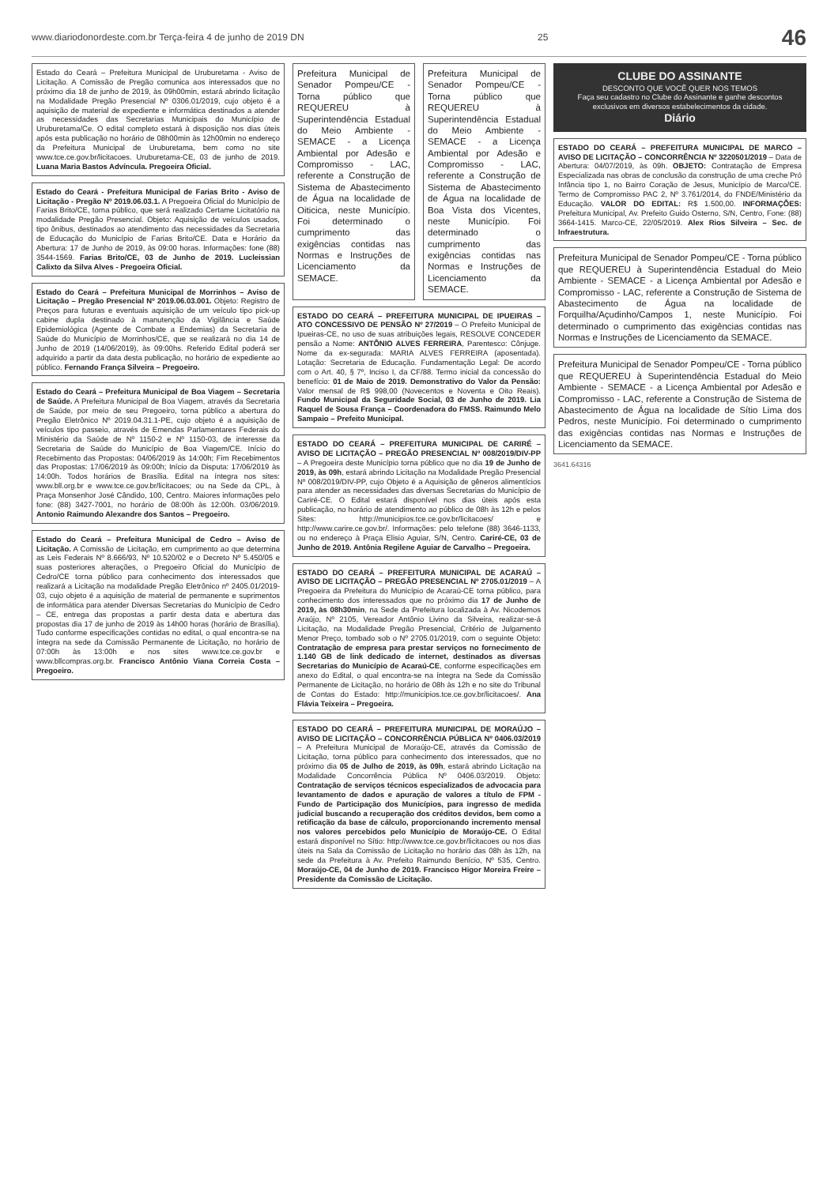www.diariodonordeste.com.br Terça-feira 4 de junho de 2019 DN 25 46
Estado do Ceará – Prefeitura Municipal de Uruburetama - Aviso de Licitação. A Comissão de Pregão comunica aos interessados que no próximo dia 18 de junho de 2019, às 09h00min, estará abrindo licitação na Modalidade Pregão Presencial Nº 0306.01/2019, cujo objeto é a aquisição de material de expediente e informática destinados a atender as necessidades das Secretarias Municipais do Município de Uruburetama/Ce. O edital completo estará à disposição nos dias úteis após esta publicação no horário de 08h00min às 12h00min no endereço da Prefeitura Municipal de Uruburetama, bem como no site www.tce.ce.gov.br/licitacoes. Uruburetama-CE, 03 de junho de 2019. Luana Maria Bastos Advíncula. Pregoeira Oficial.
Estado do Ceará - Prefeitura Municipal de Farias Brito - Aviso de Licitação - Pregão Nº 2019.06.03.1. A Pregoeira Oficial do Município de Farias Brito/CE, torna público, que será realizado Certame Licitatório na modalidade Pregão Presencial. Objeto: Aquisição de veículos usados, tipo ônibus, destinados ao atendimento das necessidades da Secretaria de Educação do Município de Farias Brito/CE. Data e Horário da Abertura: 17 de Junho de 2019, às 09:00 horas. Informações: fone (88) 3544-1569. Farias Brito/CE, 03 de Junho de 2019. Lucleissian Calixto da Silva Alves - Pregoeira Oficial.
Estado do Ceará – Prefeitura Municipal de Morrinhos – Aviso de Licitação – Pregão Presencial Nº 2019.06.03.001. Objeto: Registro de Preços para futuras e eventuais aquisição de um veículo tipo pick-up cabine dupla destinado à manutenção da Vigilância e Saúde Epidemiológica (Agente de Combate a Endemias) da Secretaria de Saúde do Município de Morrinhos/CE, que se realizará no dia 14 de Junho de 2019 (14/06/2019), às 09:00hs. Referido Edital poderá ser adquirido a partir da data desta publicação, no horário de expediente ao público. Fernando França Silveira – Pregoeiro.
Estado do Ceará – Prefeitura Municipal de Boa Viagem – Secretaria de Saúde. A Prefeitura Municipal de Boa Viagem, através da Secretaria de Saúde, por meio de seu Pregoeiro, torna público a abertura do Pregão Eletrônico Nº 2019.04.31.1-PE, cujo objeto é a aquisição de veículos tipo passeio, através de Emendas Parlamentares Federais do Ministério da Saúde de Nº 1150-2 e Nº 1150-03, de interesse da Secretaria de Saúde do Município de Boa Viagem/CE. Início do Recebimento das Propostas: 04/06/2019 às 14:00h; Fim Recebimentos das Propostas: 17/06/2019 às 09:00h; Início da Disputa: 17/06/2019 às 14:00h. Todos horários de Brasília. Edital na íntegra nos sites: www.bll.org.br e www.tce.ce.gov.br/licitacoes; ou na Sede da CPL, à Praça Monsenhor José Cândido, 100, Centro. Maiores informações pelo fone: (88) 3427-7001, no horário de 08:00h às 12:00h. 03/06/2019. Antonio Raimundo Alexandre dos Santos – Pregoeiro.
Estado do Ceará – Prefeitura Municipal de Cedro – Aviso de Licitação. A Comissão de Licitação, em cumprimento ao que determina as Leis Federais Nº 8.666/93, Nº 10.520/02 e o Decreto Nº 5.450/05 e suas posteriores alterações, o Pregoeiro Oficial do Município de Cedro/CE torna público para conhecimento dos interessados que realizará a Licitação na modalidade Pregão Eletrônico nº 2405.01/2019-03, cujo objeto é a aquisição de material de permanente e suprimentos de informática para atender Diversas Secretarias do Município de Cedro – CE, entrega das propostas a partir desta data e abertura das propostas dia 17 de junho de 2019 às 14h00 horas (horário de Brasília). Tudo conforme especificações contidas no edital, o qual encontra-se na íntegra na sede da Comissão Permanente de Licitação, no horário de 07:00h às 13:00h e nos sites www.tce.ce.gov.br e www.bllcompras.org.br. Francisco Antônio Viana Correia Costa – Pregoeiro.
Prefeitura Municipal de Senador Pompeu/CE - Torna público que REQUEREU à Superintendência Estadual do Meio Ambiente - SEMACE - a Licença Ambiental por Adesão e Compromisso - LAC, referente a Construção de Sistema de Abastecimento de Água na localidade de Oiticica, neste Município. Foi determinado o cumprimento das exigências contidas nas Normas e Instruções de Licenciamento da SEMACE.
Prefeitura Municipal de Senador Pompeu/CE - Torna público que REQUEREU à Superintendência Estadual do Meio Ambiente - SEMACE - a Licença Ambiental por Adesão e Compromisso - LAC, referente a Construção de Sistema de Abastecimento de Água na localidade de Boa Vista dos Vicentes, neste Município. Foi determinado o cumprimento das exigências contidas nas Normas e Instruções de Licenciamento da SEMACE.
ESTADO DO CEARÁ – PREFEITURA MUNICIPAL DE IPUEIRAS – ATO CONCESSIVO DE PENSÃO Nº 27/2019 – O Prefeito Municipal de Ipueiras-CE, no uso de suas atribuições legais, RESOLVE CONCEDER pensão a Nome: ANTÔNIO ALVES FERREIRA, Parentesco: Cônjuge. Nome da ex-segurada: MARIA ALVES FERREIRA (aposentada). Lotação: Secretaria de Educação. Fundamentação Legal: De acordo com o Art. 40, § 7º, Inciso I, da CF/88. Termo inicial da concessão do benefício: 01 de Maio de 2019. Demonstrativo do Valor da Pensão: Valor mensal de R$ 998,00 (Novecentos e Noventa e Oito Reais). Fundo Municipal da Seguridade Social, 03 de Junho de 2019. Lia Raquel de Sousa França – Coordenadora do FMSS. Raimundo Melo Sampaio – Prefeito Municipal.
ESTADO DO CEARÁ – PREFEITURA MUNICIPAL DE CARIRÉ – AVISO DE LICITAÇÃO – PREGÃO PRESENCIAL Nº 008/2019/DIV-PP – A Pregoeira deste Município torna público que no dia 19 de Junho de 2019, às 09h, estará abrindo Licitação na Modalidade Pregão Presencial Nº 008/2019/DIV-PP, cujo Objeto é a Aquisição de gêneros alimentícios para atender as necessidades das diversas Secretarias do Município de Cariré-CE. O Edital estará disponível nos dias úteis após esta publicação, no horário de atendimento ao público de 08h às 12h e pelos Sites: http://municipios.tce.ce.gov.br/licitacoes/ e http://www.carire.ce.gov.br/. Informações: pelo telefone (88) 3646-1133, ou no endereço à Praça Elisio Aguiar, S/N, Centro. Cariré-CE, 03 de Junho de 2019. Antônia Regilene Aguiar de Carvalho – Pregoeira.
ESTADO DO CEARÁ – PREFEITURA MUNICIPAL DE ACARAÚ – AVISO DE LICITAÇÃO – PREGÃO PRESENCIAL Nº 2705.01/2019 – A Pregoeira da Prefeitura do Município de Acaraú-CE torna público, para conhecimento dos interessados que no próximo dia 17 de Junho de 2019, às 08h30min, na Sede da Prefeitura localizada à Av. Nicodemos Araújo, Nº 2105, Vereador Antônio Livino da Silveira, realizar-se-á Licitação, na Modalidade Pregão Presencial, Critério de Julgamento Menor Preço, tombado sob o Nº 2705.01/2019, com o seguinte Objeto: Contratação de empresa para prestar serviços no fornecimento de 1.140 GB de link dedicado de internet, destinados as diversas Secretarias do Município de Acaraú-CE, conforme especificações em anexo do Edital, o qual encontra-se na íntegra na Sede da Comissão Permanente de Licitação, no horário de 08h às 12h e no site do Tribunal de Contas do Estado: http://municipios.tce.ce.gov.br/licitacoes/. Ana Flávia Teixeira – Pregoeira.
ESTADO DO CEARÁ – PREFEITURA MUNICIPAL DE MORAÚJO – AVISO DE LICITAÇÃO – CONCORRÊNCIA PÚBLICA Nº 0406.03/2019 – A Prefeitura Municipal de Moraújo-CE, através da Comissão de Licitação, torna público para conhecimento dos interessados, que no próximo dia 05 de Julho de 2019, às 09h, estará abrindo Licitação na Modalidade Concorrência Pública Nº 0406.03/2019. Objeto: Contratação de serviços técnicos especializados de advocacia para levantamento de dados e apuração de valores a título de FPM - Fundo de Participação dos Municípios, para ingresso de medida judicial buscando a recuperação dos créditos devidos, bem como a retificação da base de cálculo, proporcionando incremento mensal nos valores percebidos pelo Município de Moraújo-CE. O Edital estará disponível no Sítio: http://www.tce.ce.gov.br/licitacoes ou nos dias úteis na Sala da Comissão de Licitação no horário das 08h às 12h, na sede da Prefeitura à Av. Prefeito Raimundo Benício, Nº 535, Centro. Moraújo-CE, 04 de Junho de 2019. Francisco Higor Moreira Freire – Presidente da Comissão de Licitação.
CLUBE DO ASSINANTE
DESCONTO QUE VOCÊ QUER NOS TEMOS
Faça seu cadastro no Clube do Assinante e ganhe descontos exclusivos em diversos estabelecimentos da cidade.
Diário
ESTADO DO CEARÁ – PREFEITURA MUNICIPAL DE MARCO – AVISO DE LICITAÇÃO – CONCORRÊNCIA Nº 3220501/2019 – Data de Abertura: 04/07/2019, às 09h. OBJETO: Contratação de Empresa Especializada nas obras de conclusão da construção de uma creche Pró Infância tipo 1, no Bairro Coração de Jesus, Município de Marco/CE. Termo de Compromisso PAC 2, Nº 3.761/2014, do FNDE/Ministério da Educação. VALOR DO EDITAL: R$ 1.500,00. INFORMAÇÕES: Prefeitura Municipal, Av. Prefeito Guido Osterno, S/N, Centro, Fone: (88) 3664-1415. Marco-CE, 22/05/2019. Alex Rios Silveira – Sec. de Infraestrutura.
Prefeitura Municipal de Senador Pompeu/CE - Torna público que REQUEREU à Superintendência Estadual do Meio Ambiente - SEMACE - a Licença Ambiental por Adesão e Compromisso - LAC, referente a Construção de Sistema de Abastecimento de Água na localidade de Forquilha/Açudinho/Campos 1, neste Município. Foi determinado o cumprimento das exigências contidas nas Normas e Instruções de Licenciamento da SEMACE.
Prefeitura Municipal de Senador Pompeu/CE - Torna público que REQUEREU à Superintendência Estadual do Meio Ambiente - SEMACE - a Licença Ambiental por Adesão e Compromisso - LAC, referente a Construção de Sistema de Abastecimento de Água na localidade de Sítio Lima dos Pedros, neste Município. Foi determinado o cumprimento das exigências contidas nas Normas e Instruções de Licenciamento da SEMACE.
3641.64316